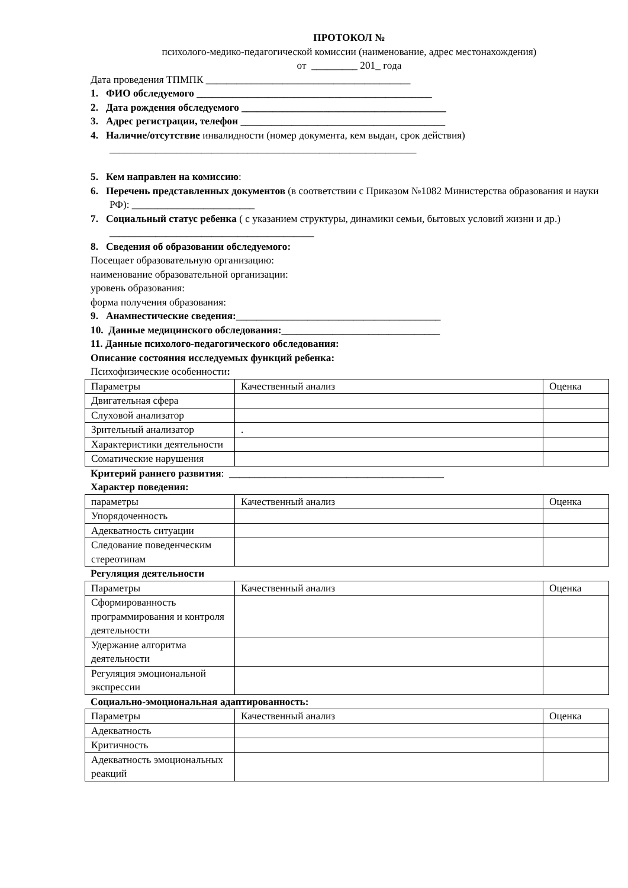ПРОТОКОЛ №
психолого-медико-педагогической комиссии (наименование, адрес местонахождения)
от _________ 201_ года
Дата проведения ТПМПК ________________________________________
1. ФИО обследуемого ______________________________________________
2. Дата рождения обследуемого ________________________________________
3. Адрес регистрации, телефон ________________________________________
4. Наличие/отсутствие инвалидности (номер документа, кем выдан, срок действия) ____________________________________________________________
5. Кем направлен на комиссию:
6. Перечень представленных документов (в соответствии с Приказом №1082 Министерства образования и науки РФ): ________________________
7. Социальный статус ребенка ( с указанием структуры, динамики семьи, бытовых условий жизни и др.) ________________________________________
8. Сведения об образовании обследуемого:
Посещает образовательную организацию:
наименование образовательной организации:
уровень образования:
форма получения образования:
9. Анамнестические сведения:________________________________________
10. Данные медицинского обследования:_______________________________
11. Данные психолого-педагогического обследования:
Описание состояния исследуемых функций ребенка:
Психофизические особенности:
| Параметры | Качественный анализ | Оценка |
| Двигательная сфера | | |
| Слуховой анализатор | | |
| Зрительный анализатор | . | |
| Характеристики деятельности | | |
| Соматические нарушения | | |
Критерий раннего развития: __________________________________________
Характер поведения:
| параметры | Качественный анализ | Оценка |
| Упорядоченность | | |
| Адекватность ситуации | | |
| Следование поведенческим стереотипам | | |
Регуляция деятельности
| Параметры | Качественный анализ | Оценка |
| Сформированность программирования и контроля деятельности | | |
| Удержание алгоритма деятельности | | |
| Регуляция эмоциональной экспрессии | | |
Социально-эмоциональная адаптированность:
| Параметры | Качественный анализ | Оценка |
| Адекватность | | |
| Критичность | | |
| Адекватность эмоциональных реакций | | |